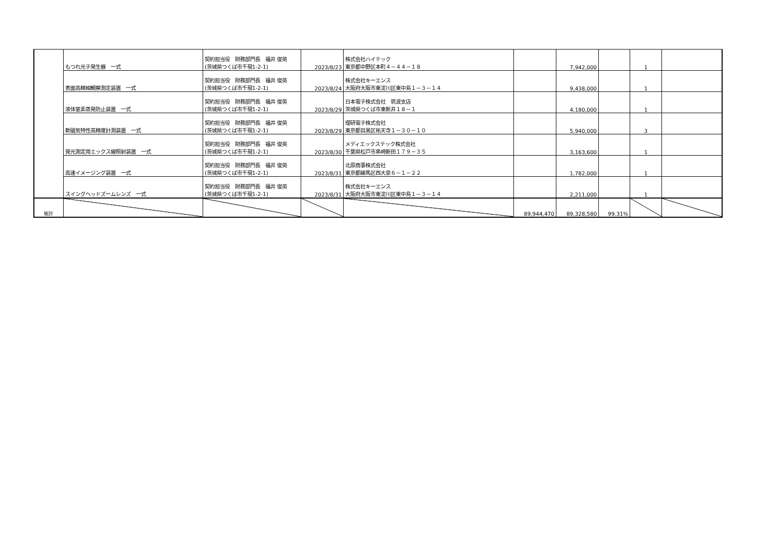| | もつれ光子発生器 一式 | 契約担当役 財務部門長 福井 俊英 (茨城県つくば市千現1-2-1) | 2023/8/23 | 株式会社ハイテック 東京都中野区本町４－４４－１８ | | 7,942,000 | | 1 | |
| | 表面高精細観察測定装置 一式 | 契約担当役 財務部門長 福井 俊英 (茨城県つくば市千現1-2-1) | 2023/8/24 | 株式会社キーエンス 大阪府大阪市東淀川区東中島１－３－１４ | | 9,438,000 | | 1 | |
| | 液体窒素蒸発防止装置 一式 | 契約担当役 財務部門長 福井 俊英 (茨城県つくば市千現1-2-1) | 2023/8/29 | 日本電子株式会社 筑波支店 茨城県つくば市東新井１８－１ | | 4,180,000 | | 1 | |
| | 軟磁気特性高精度計測装置 一式 | 契約担当役 財務部門長 福井 俊英 (茨城県つくば市千現1-2-1) | 2023/8/29 | 理研電子株式会社 東京都目黒区祐天寺１－３０－１０ | | 5,940,000 | | 3 | |
| | 発光測定用エックス線照射装置 一式 | 契約担当役 財務部門長 福井 俊英 (茨城県つくば市千現1-2-1) | 2023/8/30 | メディエックステック株式会社 千葉県松戸市串崎新田１７９－３５ | | 3,163,600 | | 1 | |
| | 高速イメージング装置 一式 | 契約担当役 財務部門長 福井 俊英 (茨城県つくば市千現1-2-1) | 2023/8/31 | 北原商事株式会社 東京都練馬区西大泉６－１－２２ | | 1,782,000 | | 1 | |
| | スイングヘッドズームレンズ 一式 | 契約担当役 財務部門長 福井 俊英 (茨城県つくば市千現1-2-1) | 2023/8/31 | 株式会社キーエンス 大阪府大阪市東淀川区東中島１－３－１４ | | 2,211,000 | | 1 | |
| 総計 | | | | | 89,944,470 | 89,328,580 | 99.31% | | |